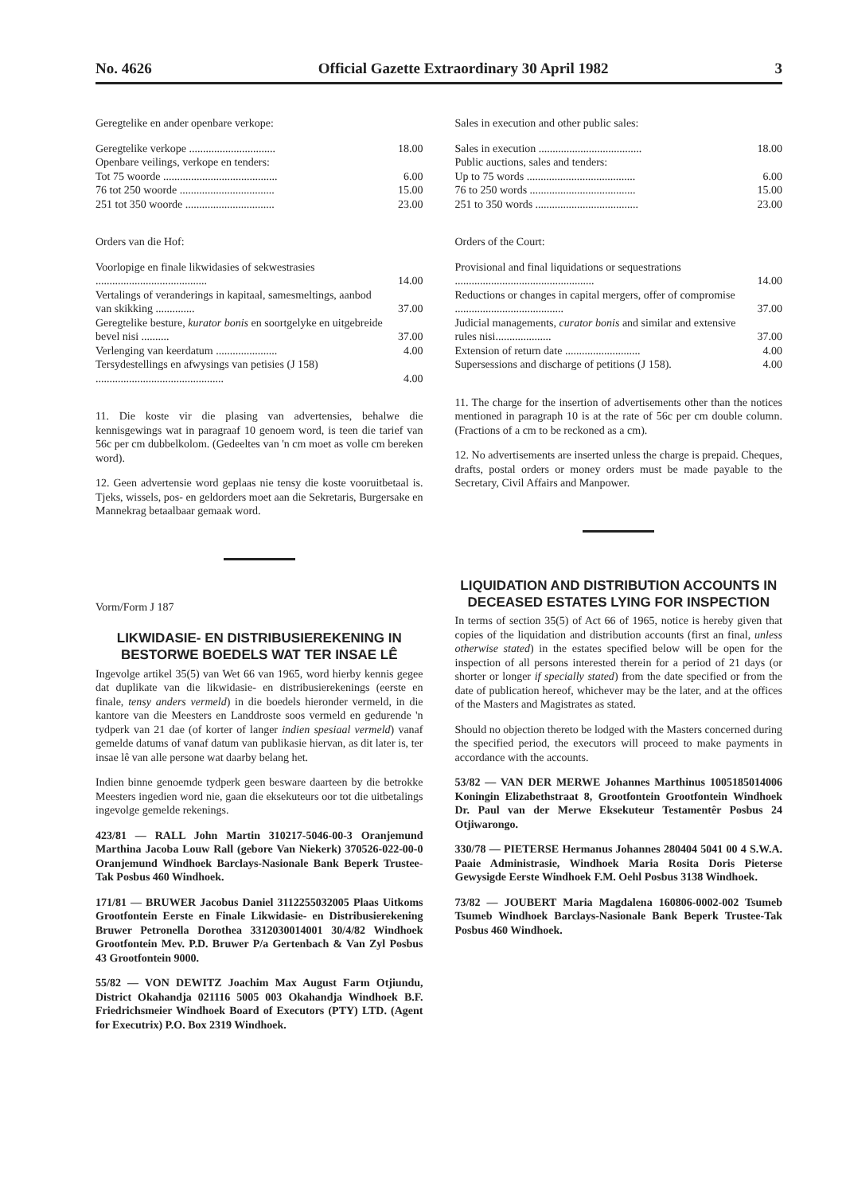No. 4626 Official Gazette Extraordinary 30 April 1982 3
Geregtelike en ander openbare verkope:
| Geregtelike verkope ............................... | 18.00 |
| Openbare veilings, verkope en tenders: | |
| Tot 75 woorde ......................................... | 6.00 |
| 76 tot 250 woorde .................................. | 15.00 |
| 251 tot 350 woorde ................................ | 23.00 |
Orders van die Hof:
| Voorlopige en finale likwidasies of sekwestrasies ........................................ | 14.00 |
| Vertalings of veranderings in kapitaal, samesmeltings, aanbod van skikking .............. | 37.00 |
| Geregtelike besture, kurator bonis en soortgelyke en uitgebreide bevel nisi .......... | 37.00 |
| Verlenging van keerdatum ...................... | 4.00 |
| Tersydestellings en afwysings van petisies (J 158) .............................................. | 4.00 |
11. Die koste vir die plasing van advertensies, behalwe die kennisgewings wat in paragraaf 10 genoem word, is teen die tarief van 56c per cm dubbelkolom. (Gedeeltes van 'n cm moet as volle cm bereken word).
12. Geen advertensie word geplaas nie tensy die koste vooruitbetaal is. Tjeks, wissels, pos- en geldorders moet aan die Sekretaris, Burgersake en Mannekrag betaalbaar gemaak word.
Vorm/Form J 187
LIKWIDASIE- EN DISTRIBUSIEREKENING IN BESTORWE BOEDELS WAT TER INSAE LÊ
Ingevolge artikel 35(5) van Wet 66 van 1965, word hierby kennis gegee dat duplikate van die likwidasie- en distribusierekenings (eerste en finale, tensy anders vermeld) in die boedels hieronder vermeld, in die kantore van die Meesters en Landdroste soos vermeld en gedurende 'n tydperk van 21 dae (of korter of langer indien spesiaal vermeld) vanaf gemelde datums of vanaf datum van publikasie hiervan, as dit later is, ter insae lê van alle persone wat daarby belang het.
Indien binne genoemde tydperk geen besware daarteen by die betrokke Meesters ingedien word nie, gaan die eksekuteurs oor tot die uitbetalings ingevolge gemelde rekenings.
423/81 — RALL John Martin 310217-5046-00-3 Oranjemund Marthina Jacoba Louw Rall (gebore Van Niekerk) 370526-022-00-0 Oranjemund Windhoek Barclays-Nasionale Bank Beperk Trustee-Tak Posbus 460 Windhoek.
171/81 — BRUWER Jacobus Daniel 3112255032005 Plaas Uitkoms Grootfontein Eerste en Finale Likwidasie- en Distribusierekening Bruwer Petronella Dorothea 3312030014001 30/4/82 Windhoek Grootfontein Mev. P.D. Bruwer P/a Gertenbach & Van Zyl Posbus 43 Grootfontein 9000.
55/82 — VON DEWITZ Joachim Max August Farm Otjiundu, District Okahandja 021116 5005 003 Okahandja Windhoek B.F. Friedrichsmeier Windhoek Board of Executors (PTY) LTD. (Agent for Executrix) P.O. Box 2319 Windhoek.
Sales in execution and other public sales:
| Sales in execution ..................................... | 18.00 |
| Public auctions, sales and tenders: | |
| Up to 75 words ....................................... | 6.00 |
| 76 to 250 words ...................................... | 15.00 |
| 251 to 350 words ..................................... | 23.00 |
Orders of the Court:
| Provisional and final liquidations or sequestrations .................................................. | 14.00 |
| Reductions or changes in capital mergers, offer of compromise ....................................... | 37.00 |
| Judicial managements, curator bonis and similar and extensive rules nisi.................... | 37.00 |
| Extension of return date ........................... | 4.00 |
| Supersessions and discharge of petitions (J 158). | 4.00 |
11. The charge for the insertion of advertisements other than the notices mentioned in paragraph 10 is at the rate of 56c per cm double column. (Fractions of a cm to be reckoned as a cm).
12. No advertisements are inserted unless the charge is prepaid. Cheques, drafts, postal orders or money orders must be made payable to the Secretary, Civil Affairs and Manpower.
LIQUIDATION AND DISTRIBUTION ACCOUNTS IN DECEASED ESTATES LYING FOR INSPECTION
In terms of section 35(5) of Act 66 of 1965, notice is hereby given that copies of the liquidation and distribution accounts (first an final, unless otherwise stated) in the estates specified below will be open for the inspection of all persons interested therein for a period of 21 days (or shorter or longer if specially stated) from the date specified or from the date of publication hereof, whichever may be the later, and at the offices of the Masters and Magistrates as stated.
Should no objection thereto be lodged with the Masters concerned during the specified period, the executors will proceed to make payments in accordance with the accounts.
53/82 — VAN DER MERWE Johannes Marthinus 1005185014006 Koningin Elizabethstraat 8, Grootfontein Grootfontein Windhoek Dr. Paul van der Merwe Eksekuteur Testamentêr Posbus 24 Otjiwarongo.
330/78 — PIETERSE Hermanus Johannes 280404 5041 00 4 S.W.A. Paaie Administrasie, Windhoek Maria Rosita Doris Pieterse Gewysigde Eerste Windhoek F.M. Oehl Posbus 3138 Windhoek.
73/82 — JOUBERT Maria Magdalena 160806-0002-002 Tsumeb Tsumeb Windhoek Barclays-Nasionale Bank Beperk Trustee-Tak Posbus 460 Windhoek.